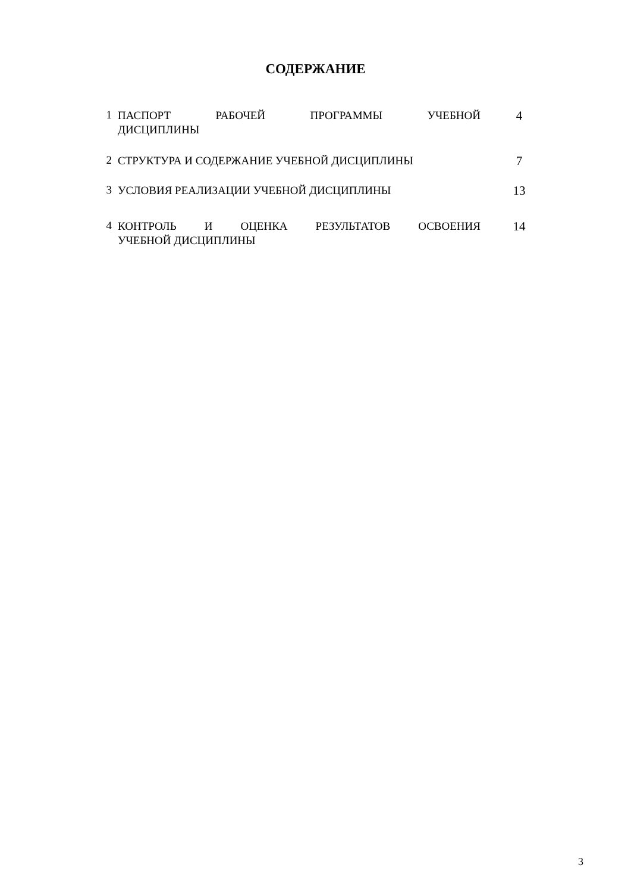СОДЕРЖАНИЕ
| 1 | ПАСПОРТ РАБОЧЕЙ ПРОГРАММЫ УЧЕБНОЙ ДИСЦИПЛИНЫ | 4 |
| 2 | СТРУКТУРА И СОДЕРЖАНИЕ УЧЕБНОЙ ДИСЦИПЛИНЫ | 7 |
| 3 | УСЛОВИЯ РЕАЛИЗАЦИИ УЧЕБНОЙ ДИСЦИПЛИНЫ | 13 |
| 4 | КОНТРОЛЬ И ОЦЕНКА РЕЗУЛЬТАТОВ ОСВОЕНИЯ УЧЕБНОЙ ДИСЦИПЛИНЫ | 14 |
3